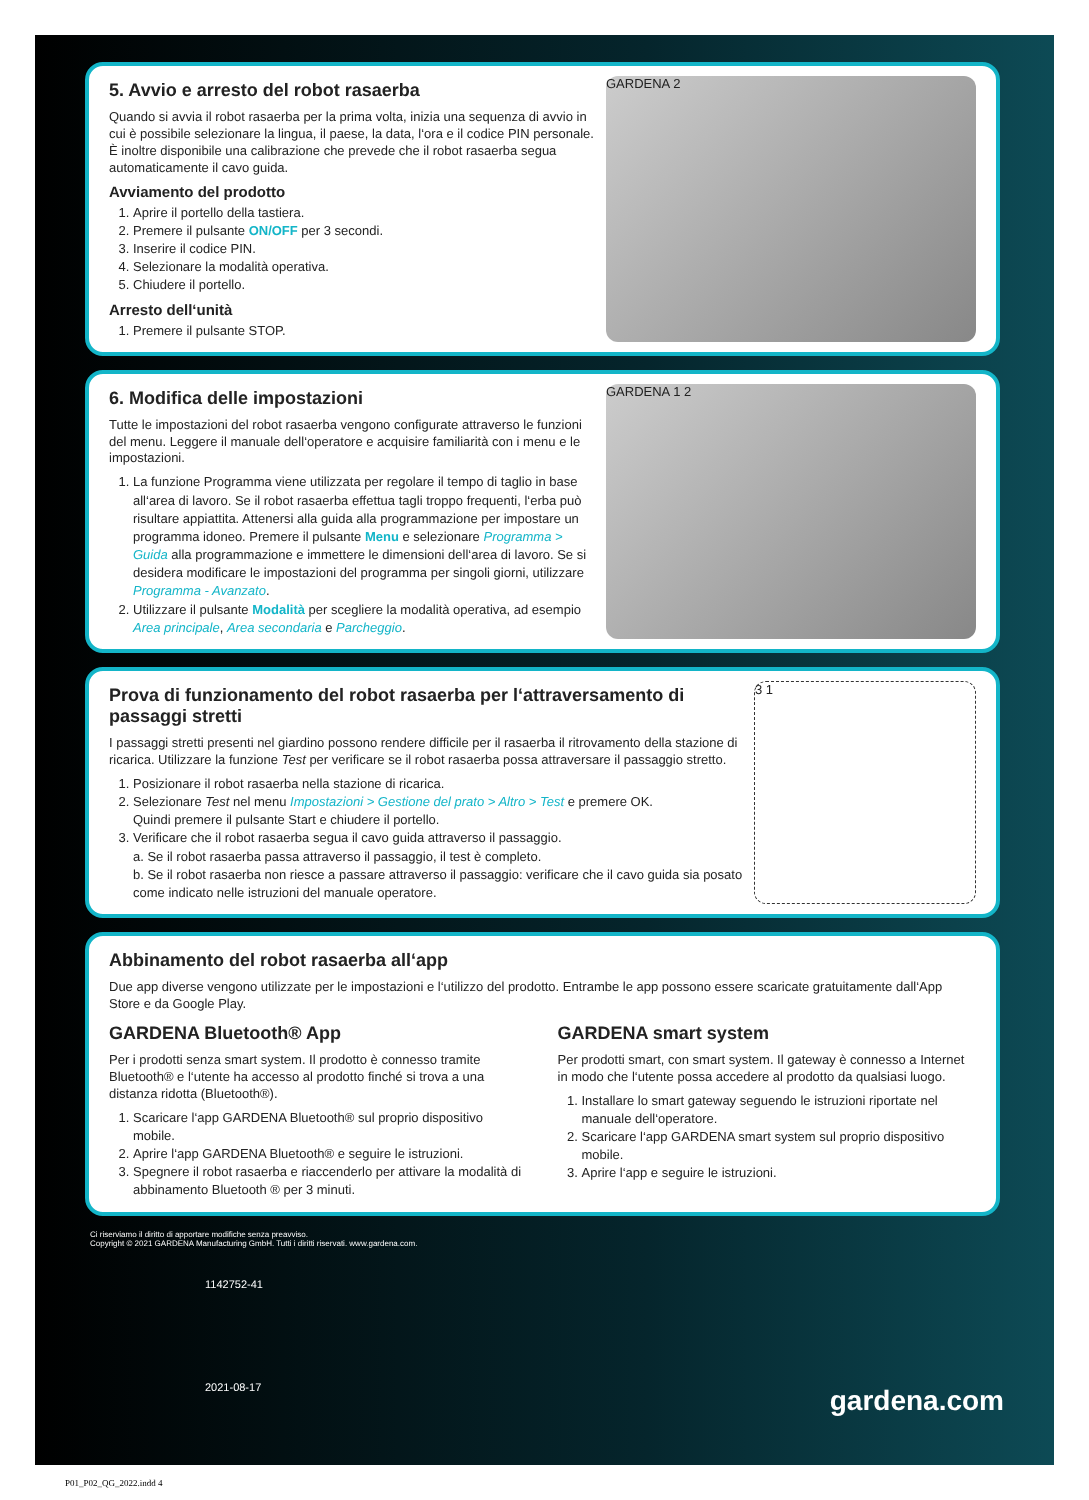5. Avvio e arresto del robot rasaerba
Quando si avvia il robot rasaerba per la prima volta, inizia una sequenza di avvio in cui è possibile selezionare la lingua, il paese, la data, l‘ora e il codice PIN personale. È inoltre disponibile una calibrazione che prevede che il robot rasaerba segua automaticamente il cavo guida.
Avviamento del prodotto
1. Aprire il portello della tastiera.
2. Premere il pulsante ON/OFF per 3 secondi.
3. Inserire il codice PIN.
4. Selezionare la modalità operativa.
5. Chiudere il portello.
Arresto dell‘unità
1. Premere il pulsante STOP.
GARDENA 2
6. Modifica delle impostazioni
Tutte le impostazioni del robot rasaerba vengono configurate attraverso le funzioni del menu. Leggere il manuale dell‘operatore e acquisire familiarità con i menu e le impostazioni.
1. La funzione Programma viene utilizzata per regolare il tempo di taglio in base all‘area di lavoro. Se il robot rasaerba effettua tagli troppo frequenti, l‘erba può risultare appiattita. Attenersi alla guida alla programmazione per impostare un programma idoneo. Premere il pulsante Menu e selezionare Programma > Guida alla programmazione e immettere le dimensioni dell‘area di lavoro. Se si desidera modificare le impostazioni del programma per singoli giorni, utilizzare Programma - Avanzato.
2. Utilizzare il pulsante Modalità per scegliere la modalità operativa, ad esempio Area principale, Area secondaria e Parcheggio.
GARDENA 1 2
Prova di funzionamento del robot rasaerba per l‘attraversamento di passaggi stretti
I passaggi stretti presenti nel giardino possono rendere difficile per il rasaerba il ritrovamento della stazione di ricarica. Utilizzare la funzione Test per verificare se il robot rasaerba possa attraversare il passaggio stretto.
1. Posizionare il robot rasaerba nella stazione di ricarica.
2. Selezionare Test nel menu Impostazioni > Gestione del prato > Altro > Test e premere OK.
Quindi premere il pulsante Start e chiudere il portello.
3. Verificare che il robot rasaerba segua il cavo guida attraverso il passaggio.
a. Se il robot rasaerba passa attraverso il passaggio, il test è completo.
b. Se il robot rasaerba non riesce a passare attraverso il passaggio: verificare che il cavo guida sia posato come indicato nelle istruzioni del manuale operatore.
3 1
Abbinamento del robot rasaerba all‘app
Due app diverse vengono utilizzate per le impostazioni e l‘utilizzo del prodotto. Entrambe le app possono essere scaricate gratuitamente dall‘App Store e da Google Play.
GARDENA Bluetooth® App
Per i prodotti senza smart system. Il prodotto è connesso tramite Bluetooth® e l‘utente ha accesso al prodotto finché si trova a una distanza ridotta (Bluetooth®).
1. Scaricare l‘app GARDENA Bluetooth® sul proprio dispositivo mobile.
2. Aprire l‘app GARDENA Bluetooth® e seguire le istruzioni.
3. Spegnere il robot rasaerba e riaccenderlo per attivare la modalità di abbinamento Bluetooth ® per 3 minuti.
GARDENA smart system
Per prodotti smart, con smart system. Il gateway è connesso a Internet in modo che l‘utente possa accedere al prodotto da qualsiasi luogo.
1. Installare lo smart gateway seguendo le istruzioni riportate nel manuale dell‘operatore.
2. Scaricare l‘app GARDENA smart system sul proprio dispositivo mobile.
3. Aprire l‘app e seguire le istruzioni.
Ci riserviamo il diritto di apportare modifiche senza preavviso.
Copyright © 2021 GARDENA Manufacturing GmbH. Tutti i diritti riservati. www.gardena.com.
1142752-41
2021-08-17
gardena.com
P01_P02_QG_2022.indd 4